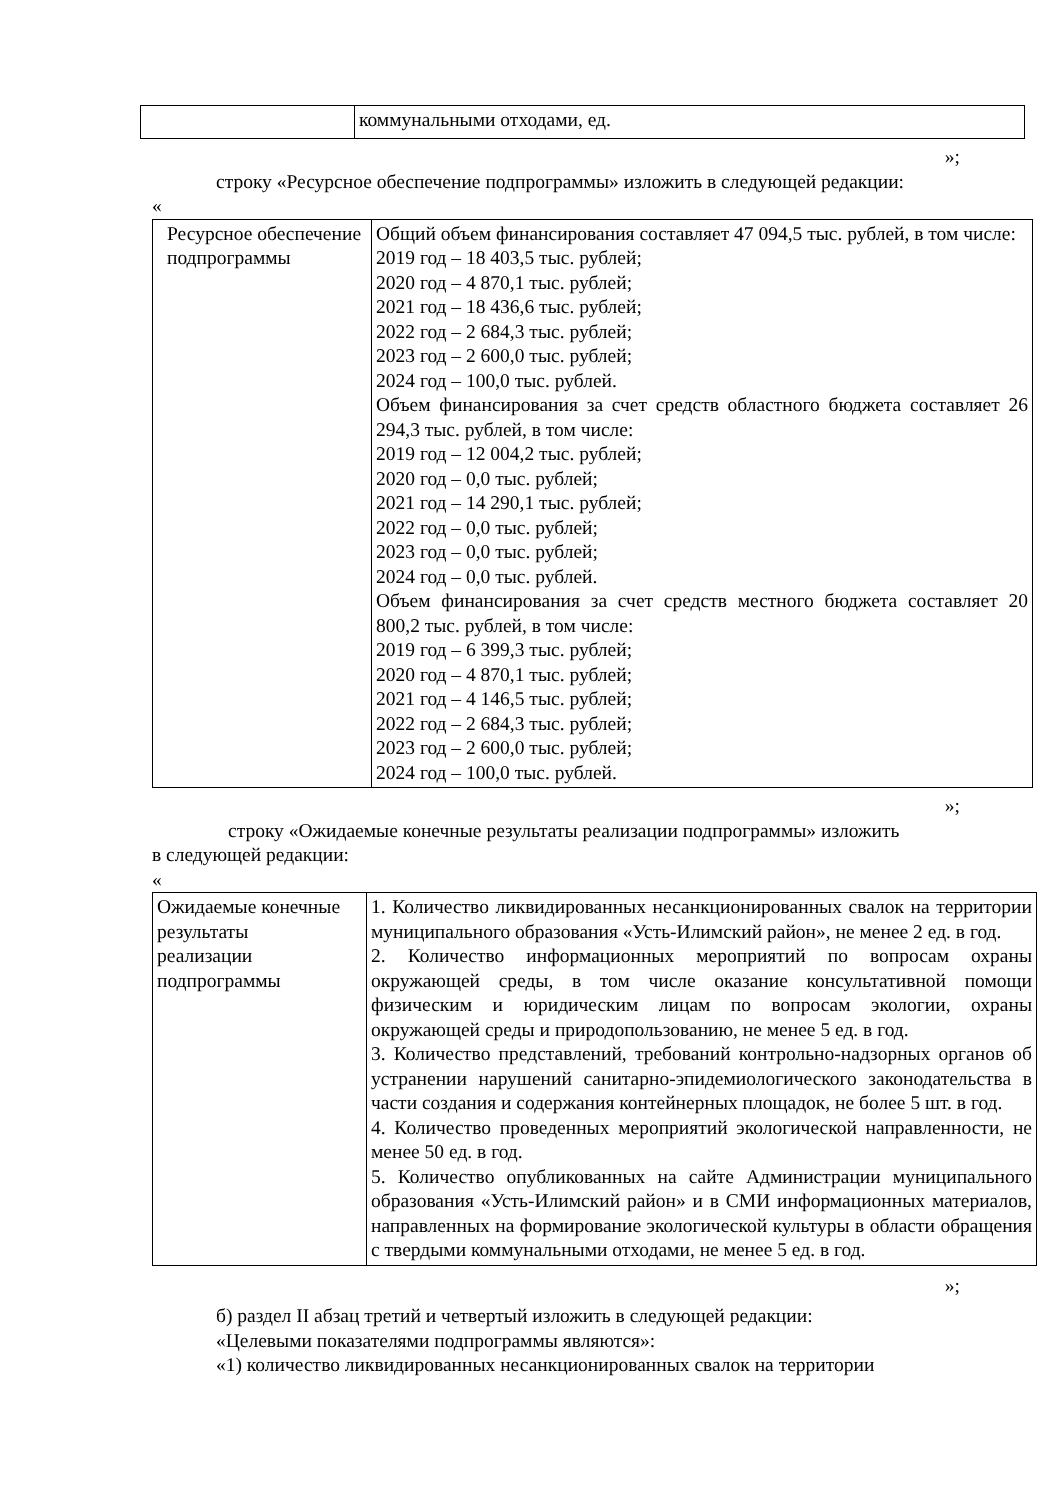| | коммунальными отходами, ед. |
»;
строку «Ресурсное обеспечение подпрограммы» изложить в следующей редакции:
«
| Ресурсное обеспечение подпрограммы | Общий объем финансирования составляет 47 094,5 тыс. рублей, в том числе: 2019 год – 18 403,5 тыс. рублей; 2020 год – 4 870,1 тыс. рублей; 2021 год – 18 436,6 тыс. рублей; 2022 год – 2 684,3 тыс. рублей; 2023 год – 2 600,0 тыс. рублей; 2024 год – 100,0 тыс. рублей. Объем финансирования за счет средств областного бюджета составляет 26 294,3 тыс. рублей, в том числе: 2019 год – 12 004,2 тыс. рублей; 2020 год – 0,0 тыс. рублей; 2021 год – 14 290,1 тыс. рублей; 2022 год – 0,0 тыс. рублей; 2023 год – 0,0 тыс. рублей; 2024 год – 0,0 тыс. рублей. Объем финансирования за счет средств местного бюджета составляет 20 800,2 тыс. рублей, в том числе: 2019 год – 6 399,3 тыс. рублей; 2020 год – 4 870,1 тыс. рублей; 2021 год – 4 146,5 тыс. рублей; 2022 год – 2 684,3 тыс. рублей; 2023 год – 2 600,0 тыс. рублей; 2024 год – 100,0 тыс. рублей. |
»;
строку «Ожидаемые конечные результаты реализации подпрограммы» изложить
в следующей редакции:
«
| Ожидаемые конечные результаты реализации подпрограммы | 1. Количество ликвидированных несанкционированных свалок на территории муниципального образования «Усть-Илимский район», не менее 2 ед. в год. 2. Количество информационных мероприятий по вопросам охраны окружающей среды, в том числе оказание консультативной помощи физическим и юридическим лицам по вопросам экологии, охраны окружающей среды и природопользованию, не менее 5 ед. в год. 3. Количество представлений, требований контрольно-надзорных органов об устранении нарушений санитарно-эпидемиологического законодательства в части создания и содержания контейнерных площадок, не более 5 шт. в год. 4. Количество проведенных мероприятий экологической направленности, не менее 50 ед. в год. 5. Количество опубликованных на сайте Администрации муниципального образования «Усть-Илимский район» и в СМИ информационных материалов, направленных на формирование экологической культуры в области обращения с твердыми коммунальными отходами, не менее 5 ед. в год. |
»;
б) раздел II абзац третий и четвертый изложить в следующей редакции:
«Целевыми показателями подпрограммы являются»:
«1) количество ликвидированных несанкционированных свалок на территории